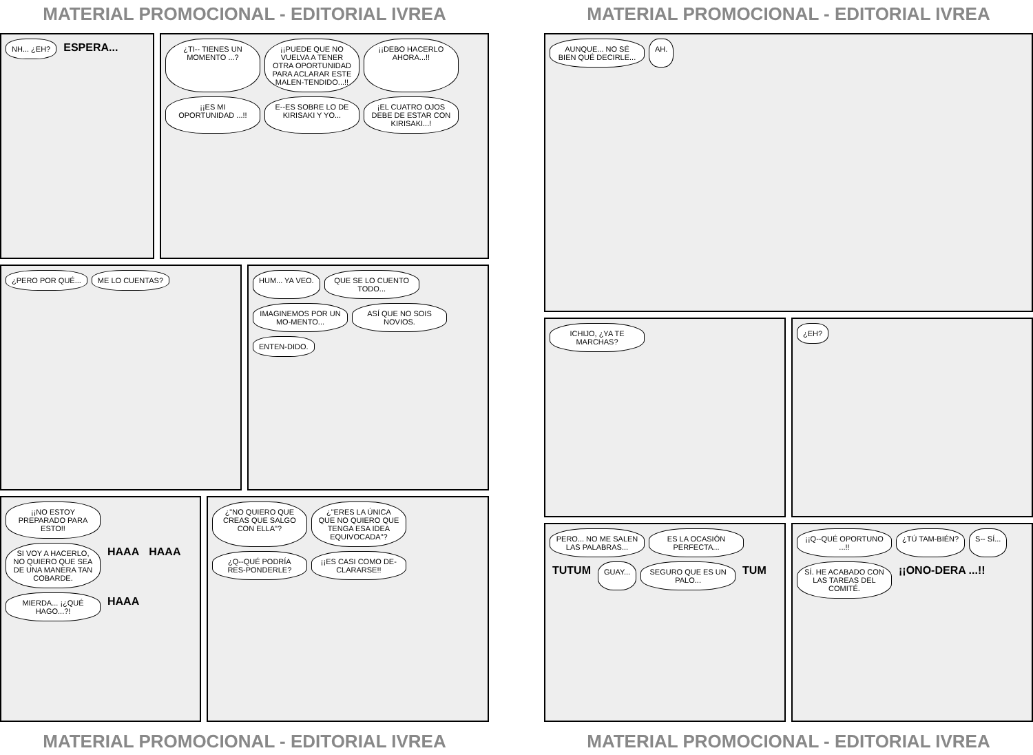MATERIAL PROMOCIONAL - EDITORIAL IVREA
NH... ¿EH?
ESPERA...
¿TI-- TIENES UN MOMENTO ...?
¡¡PUEDE QUE NO VUELVA A TENER OTRA OPORTUNIDAD PARA ACLARAR ESTE MALEN-TENDIDO...!!
¡¡DEBO HACERLO AHORA...!!
¡¡ES MI OPORTUNIDAD ...!!
E--ES SOBRE LO DE KIRISAKI Y YO...
¡EL CUATRO OJOS DEBE DE ESTAR CON KIRISAKI...!
¿PERO POR QUÉ...
ME LO CUENTAS?
HUM... YA VEO.
QUE SE LO CUENTO TODO...
IMAGINEMOS POR UN MO-MENTO...
ASÍ QUE NO SOIS NOVIOS.
ENTEN-DIDO.
¡¡NO ESTOY PREPARADO PARA ESTO!!
SI VOY A HACERLO, NO QUIERO QUE SEA DE UNA MANERA TAN COBARDE.
HAAA
HAAA
MIERDA... ¡¿QUÉ HAGO...?!
HAAA
¿"NO QUIERO QUE CREAS QUE SALGO CON ELLA"?
¿"ERES LA ÚNICA QUE NO QUIERO QUE TENGA ESA IDEA EQUIVOCADA"?
¿Q--QUÉ PODRÍA RES-PONDERLE?
¡¡ES CASI COMO DE-CLARARSE!!
MATERIAL PROMOCIONAL - EDITORIAL IVREA
MATERIAL PROMOCIONAL - EDITORIAL IVREA
AUNQUE... NO SÉ BIEN QUÉ DECIRLE...
AH.
ICHIJO, ¿YA TE MARCHAS? ¿EH?
PERO... NO ME SALEN LAS PALABRAS...
ES LA OCASIÓN PERFECTA...
TUTUM
GUAY...
SEGURO QUE ES UN PALO...
TUM
¡¡Q--QUÉ OPORTUNO ...!!
¿TÚ TAM-BIÉN?
S-- SÍ...
SÍ. HE ACABADO CON LAS TAREAS DEL COMITÉ.
¡¡ONO-DERA ...!!
MATERIAL PROMOCIONAL - EDITORIAL IVREA